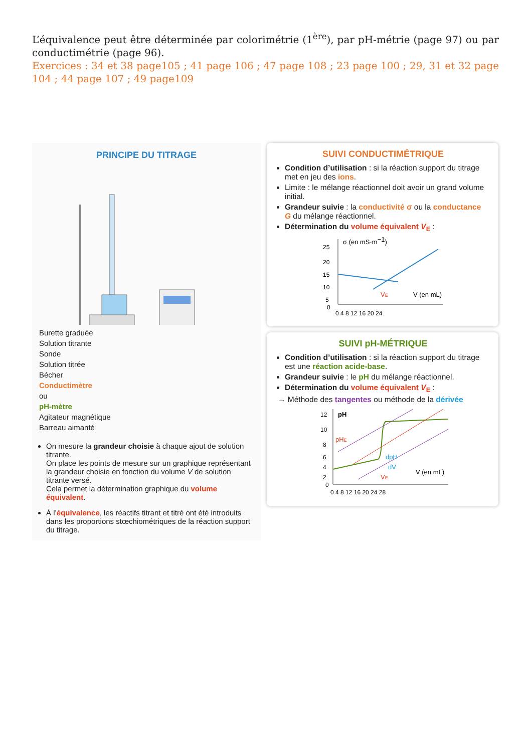L’équivalence peut être déterminée par colorimétrie (1<sup>ère</sup>), par pH-métrie (page 97) ou par conductimétrie (page 96).
Exercices : 34 et 38 page105 ; 41 page 106 ; 47 page 108 ; 23 page 100 ; 29, 31 et 32 page 104 ; 44 page 107 ; 49 page109
PRINCIPE DU TITRAGE
Burette graduée
Solution titrante
Sonde
Solution titrée
Bécher
Conductimètre
ou
pH-mètre
Agitateur magnétique
Barreau aimanté
On mesure la grandeur choisie à chaque ajout de solution titrante.
On place les points de mesure sur un graphique représentant la grandeur choisie en fonction du volume V de solution titrante versé.
Cela permet la détermination graphique du volume équivalent.
À l’équivalence, les réactifs titrant et titré ont été introduits dans les proportions stœchiométriques de la réaction support du titrage.
SUIVI CONDUCTIMÉTRIQUE
Condition d’utilisation : si la réaction support du titrage met en jeu des ions.
Limite : le mélange réactionnel doit avoir un grand volume initial.
Grandeur suivie : la conductivité σ ou la conductance G du mélange réactionnel.
Détermination du volume équivalent V<sub>E</sub> :
σ (en mS·m−1)
25
20
15
10
5
0
0 4 8 12 16 20 24
VE
V (en mL)
SUIVI pH-MÉTRIQUE
Condition d’utilisation : si la réaction support du titrage est une réaction acide-base.
Grandeur suivie : le pH du mélange réactionnel.
Détermination du volume équivalent V<sub>E</sub> :
→ Méthode des tangentes ou méthode de la dérivée
pH
pHE
dpH
dV
VE
V (en mL)
12
10
8
6
4
2
0
0 4 8 12 16 20 24 28